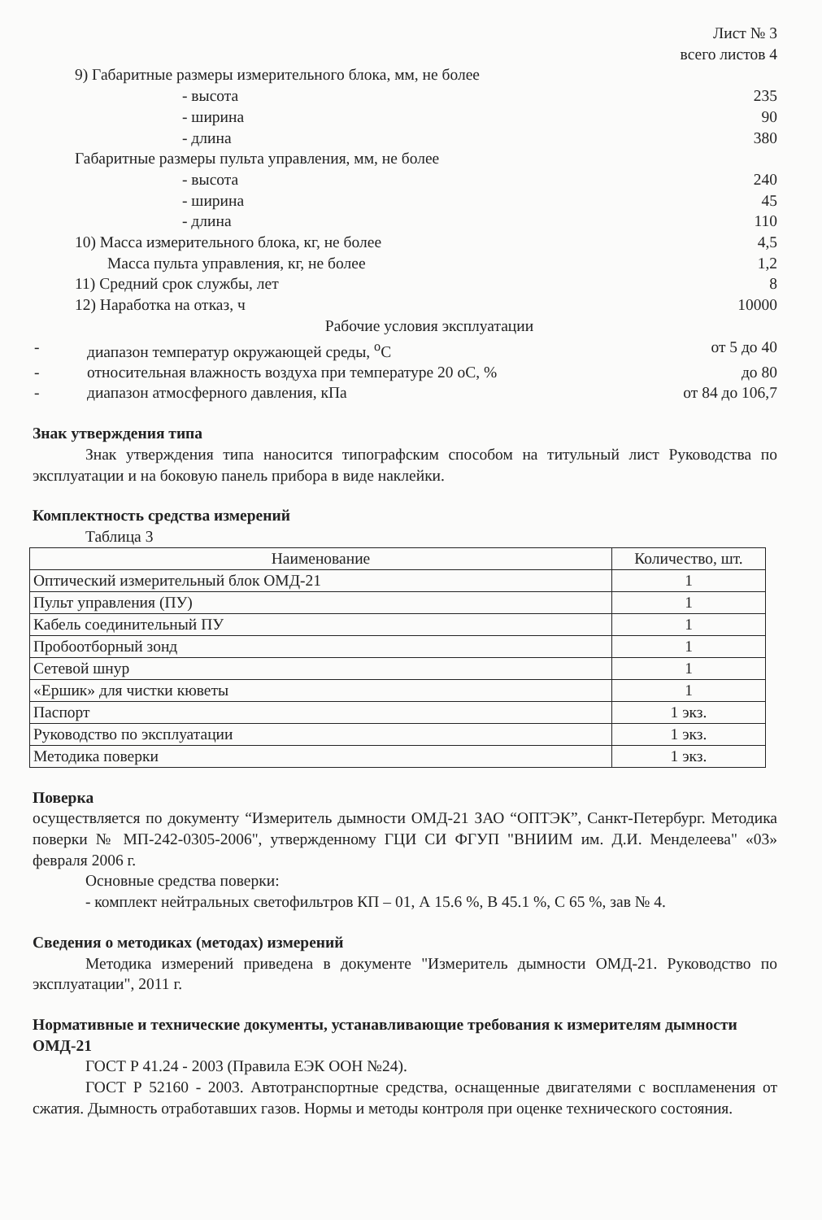Лист № 3
всего листов 4
9) Габаритные размеры измерительного блока, мм, не более
- высота 235
- ширина 90
- длина 380
Габаритные размеры пульта управления, мм, не более
- высота 240
- ширина 45
- длина 110
10) Масса измерительного блока, кг, не более 4,5
Масса пульта управления, кг, не более 1,2
11) Средний срок службы, лет 8
12) Наработка на отказ, ч 10000
Рабочие условия эксплуатации
- диапазон температур окружающей среды, <sup>о</sup>С от 5 до 40
- относительная влажность воздуха при температуре 20 оС, % до 80
- диапазон атмосферного давления, кПа от 84 до 106,7
Знак утверждения типа
Знак утверждения типа наносится типографским способом на титульный лист Руководства по эксплуатации и на боковую панель прибора в виде наклейки.
Комплектность средства измерений
Таблица 3
| Наименование | Количество, шт. |
| --- | --- |
| Оптический измерительный блок ОМД-21 | 1 |
| Пульт управления (ПУ) | 1 |
| Кабель соединительный ПУ | 1 |
| Пробоотборный зонд | 1 |
| Сетевой шнур | 1 |
| «Ершик» для чистки кюветы | 1 |
| Паспорт | 1 экз. |
| Руководство по эксплуатации | 1 экз. |
| Методика поверки | 1 экз. |
Поверка
осуществляется по документу “Измеритель дымности ОМД-21 ЗАО “ОПТЭК”, Санкт-Петербург. Методика поверки № МП-242-0305-2006", утвержденному ГЦИ СИ ФГУП "ВНИИМ им. Д.И. Менделеева" «03» февраля 2006 г.
Основные средства поверки:
- комплект нейтральных светофильтров КП – 01, А 15.6 %, В 45.1 %, С 65 %, зав № 4.
Сведения о методиках (методах) измерений
Методика измерений приведена в документе "Измеритель дымности ОМД-21. Руководство по эксплуатации", 2011 г.
Нормативные и технические документы, устанавливающие требования к измерителям дымности ОМД-21
ГОСТ Р 41.24 - 2003 (Правила ЕЭК ООН №24).
ГОСТ Р 52160 - 2003. Автотранспортные средства, оснащенные двигателями с воспламенения от сжатия. Дымность отработавших газов. Нормы и методы контроля при оценке технического состояния.